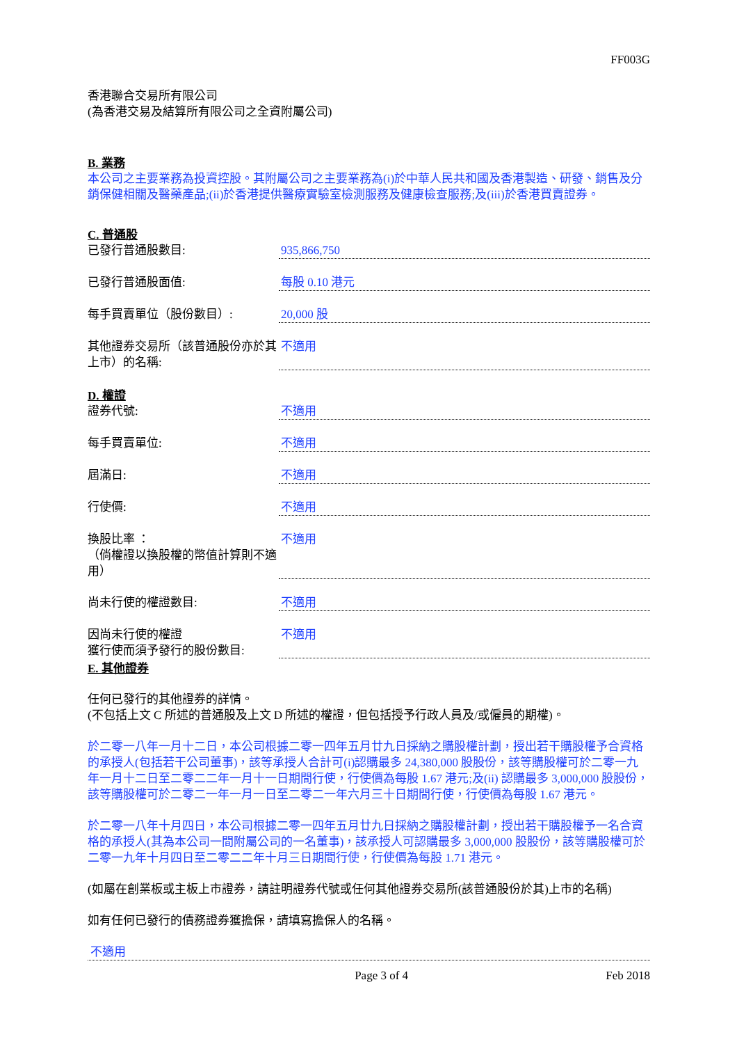FF003G
香港聯合交易所有限公司
(為香港交易及結算所有限公司之全資附屬公司)
B. 業務
本公司之主要業務為投資控股。其附屬公司之主要業務為(i)於中華人民共和國及香港製造、研發、銷售及分銷保健相關及醫藥產品;(ii)於香港提供醫療實驗室檢測服務及健康檢查服務;及(iii)於香港買賣證券。
C. 普通股
已發行普通股數目: 935,866,750
已發行普通股面值: 每股 0.10 港元
每手買賣單位（股份數目）: 20,000 股
其他證券交易所（該普通股份亦於其上市）的名稱:
不適用
D. 權證
證券代號: 不適用
每手買賣單位: 不適用
屆滿日: 不適用
行使價: 不適用
換股比率 ：
（倘權證以換股權的幣值計算則不適用）
不適用
尚未行使的權證數目: 不適用
因尚未行使的權證
獲行使而須予發行的股份數目:
不適用
E. 其他證券
任何已發行的其他證券的詳情。
(不包括上文 C 所述的普通股及上文 D 所述的權證，但包括授予行政人員及/或僱員的期權)。
於二零一八年一月十二日，本公司根據二零一四年五月廿九日採納之購股權計劃，授出若干購股權予合資格的承授人(包括若干公司董事)，該等承授人合計可(i)認購最多 24,380,000 股股份，該等購股權可於二零一九年一月十二日至二零二二年一月十一日期間行使，行使價為每股 1.67 港元;及(ii) 認購最多 3,000,000 股股份，該等購股權可於二零二一年一月一日至二零二一年六月三十日期間行使，行使價為每股 1.67 港元。
於二零一八年十月四日，本公司根據二零一四年五月廿九日採納之購股權計劃，授出若干購股權予一名合資格的承授人(其為本公司一間附屬公司的一名董事)，該承授人可認購最多 3,000,000 股股份，該等購股權可於二零一九年十月四日至二零二二年十月三日期間行使，行使價為每股 1.71 港元。
(如屬在創業板或主板上市證券，請註明證券代號或任何其他證券交易所(該普通股份於其)上市的名稱)
如有任何已發行的債務證券獲擔保，請填寫擔保人的名稱。
不適用
Page 3 of 4 Feb 2018